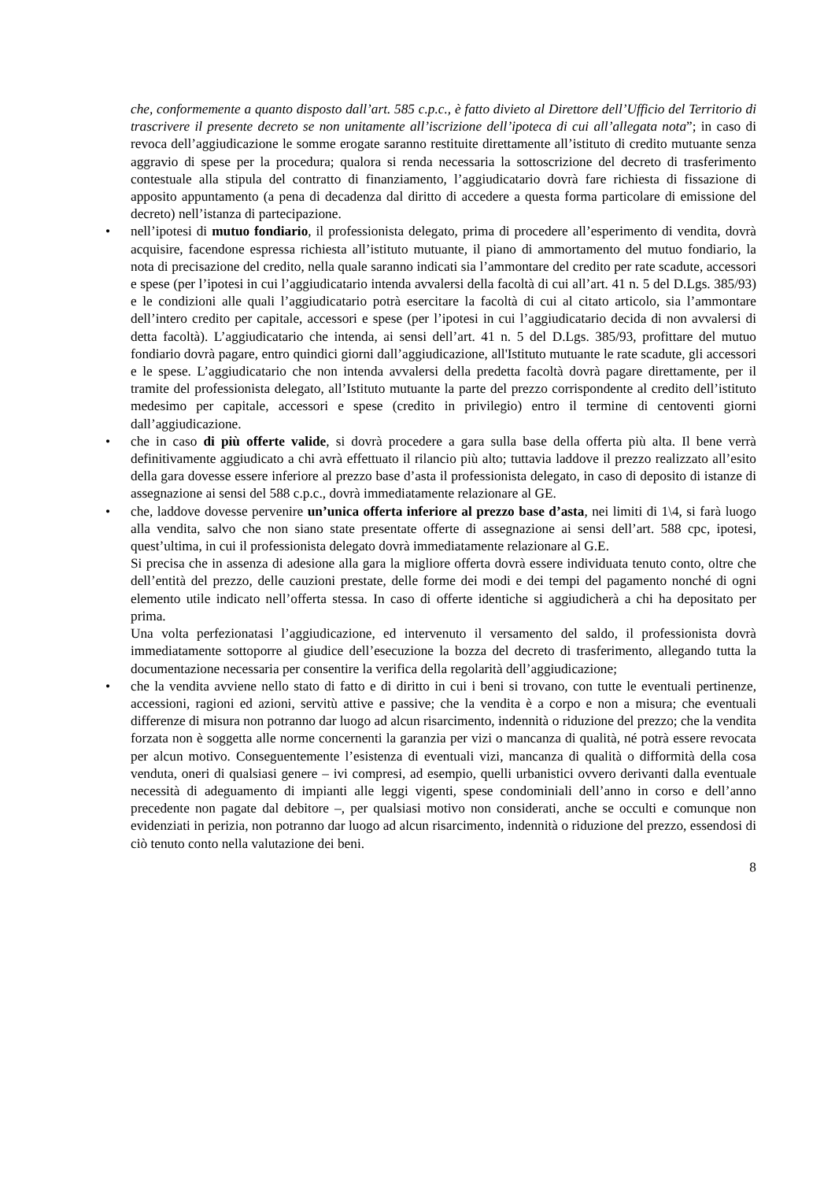che, conformemente a quanto disposto dall’art. 585 c.p.c., è fatto divieto al Direttore dell’Ufficio del Territorio di trascrivere il presente decreto se non unitamente all’iscrizione dell’ipoteca di cui all’allegata nota”; in caso di revoca dell’aggiudicazione le somme erogate saranno restituite direttamente all’istituto di credito mutuante senza aggravio di spese per la procedura; qualora si renda necessaria la sottoscrizione del decreto di trasferimento contestuale alla stipula del contratto di finanziamento, l’aggiudicatario dovrà fare richiesta di fissazione di apposito appuntamento (a pena di decadenza dal diritto di accedere a questa forma particolare di emissione del decreto) nell’istanza di partecipazione.
• nell’ipotesi di mutuo fondiario, il professionista delegato, prima di procedere all’esperimento di vendita, dovrà acquisire, facendone espressa richiesta all’istituto mutuante, il piano di ammortamento del mutuo fondiario, la nota di precisazione del credito, nella quale saranno indicati sia l’ammontare del credito per rate scadute, accessori e spese (per l’ipotesi in cui l’aggiudicatario intenda avvalersi della facoltà di cui all’art. 41 n. 5 del D.Lgs. 385/93) e le condizioni alle quali l’aggiudicatario potrà esercitare la facoltà di cui al citato articolo, sia l’ammontare dell’intero credito per capitale, accessori e spese (per l’ipotesi in cui l’aggiudicatario decida di non avvalersi di detta facoltà). L’aggiudicatario che intenda, ai sensi dell’art. 41 n. 5 del D.Lgs. 385/93, profittare del mutuo fondiario dovrà pagare, entro quindici giorni dall’aggiudicazione, all'Istituto mutuante le rate scadute, gli accessori e le spese. L’aggiudicatario che non intenda avvalersi della predetta facoltà dovrà pagare direttamente, per il tramite del professionista delegato, all’Istituto mutuante la parte del prezzo corrispondente al credito dell’istituto medesimo per capitale, accessori e spese (credito in privilegio) entro il termine di centoventi giorni dall’aggiudicazione.
• che in caso di più offerte valide, si dovrà procedere a gara sulla base della offerta più alta. Il bene verrà definitivamente aggiudicato a chi avrà effettuato il rilancio più alto; tuttavia laddove il prezzo realizzato all’esito della gara dovesse essere inferiore al prezzo base d’asta il professionista delegato, in caso di deposito di istanze di assegnazione ai sensi del 588 c.p.c., dovrà immediatamente relazionare al GE.
• che, laddove dovesse pervenire un’unica offerta inferiore al prezzo base d’asta, nei limiti di 1\4, si farà luogo alla vendita, salvo che non siano state presentate offerte di assegnazione ai sensi dell’art. 588 cpc, ipotesi, quest’ultima, in cui il professionista delegato dovrà immediatamente relazionare al G.E.
Si precisa che in assenza di adesione alla gara la migliore offerta dovrà essere individuata tenuto conto, oltre che dell’entità del prezzo, delle cauzioni prestate, delle forme dei modi e dei tempi del pagamento nonché di ogni elemento utile indicato nell’offerta stessa. In caso di offerte identiche si aggiudicherà a chi ha depositato per prima.
Una volta perfezionatasi l’aggiudicazione, ed intervenuto il versamento del saldo, il professionista dovrà immediatamente sottoporre al giudice dell’esecuzione la bozza del decreto di trasferimento, allegando tutta la documentazione necessaria per consentire la verifica della regolarità dell’aggiudicazione;
• che la vendita avviene nello stato di fatto e di diritto in cui i beni si trovano, con tutte le eventuali pertinenze, accessioni, ragioni ed azioni, servitù attive e passive; che la vendita è a corpo e non a misura; che eventuali differenze di misura non potranno dar luogo ad alcun risarcimento, indennità o riduzione del prezzo; che la vendita forzata non è soggetta alle norme concernenti la garanzia per vizi o mancanza di qualità, né potrà essere revocata per alcun motivo. Conseguentemente l’esistenza di eventuali vizi, mancanza di qualità o difformità della cosa venduta, oneri di qualsiasi genere – ivi compresi, ad esempio, quelli urbanistici ovvero derivanti dalla eventuale necessità di adeguamento di impianti alle leggi vigenti, spese condominiali dell’anno in corso e dell’anno precedente non pagate dal debitore –, per qualsiasi motivo non considerati, anche se occulti e comunque non evidenziati in perizia, non potranno dar luogo ad alcun risarcimento, indennità o riduzione del prezzo, essendosi di ciò tenuto conto nella valutazione dei beni.
8